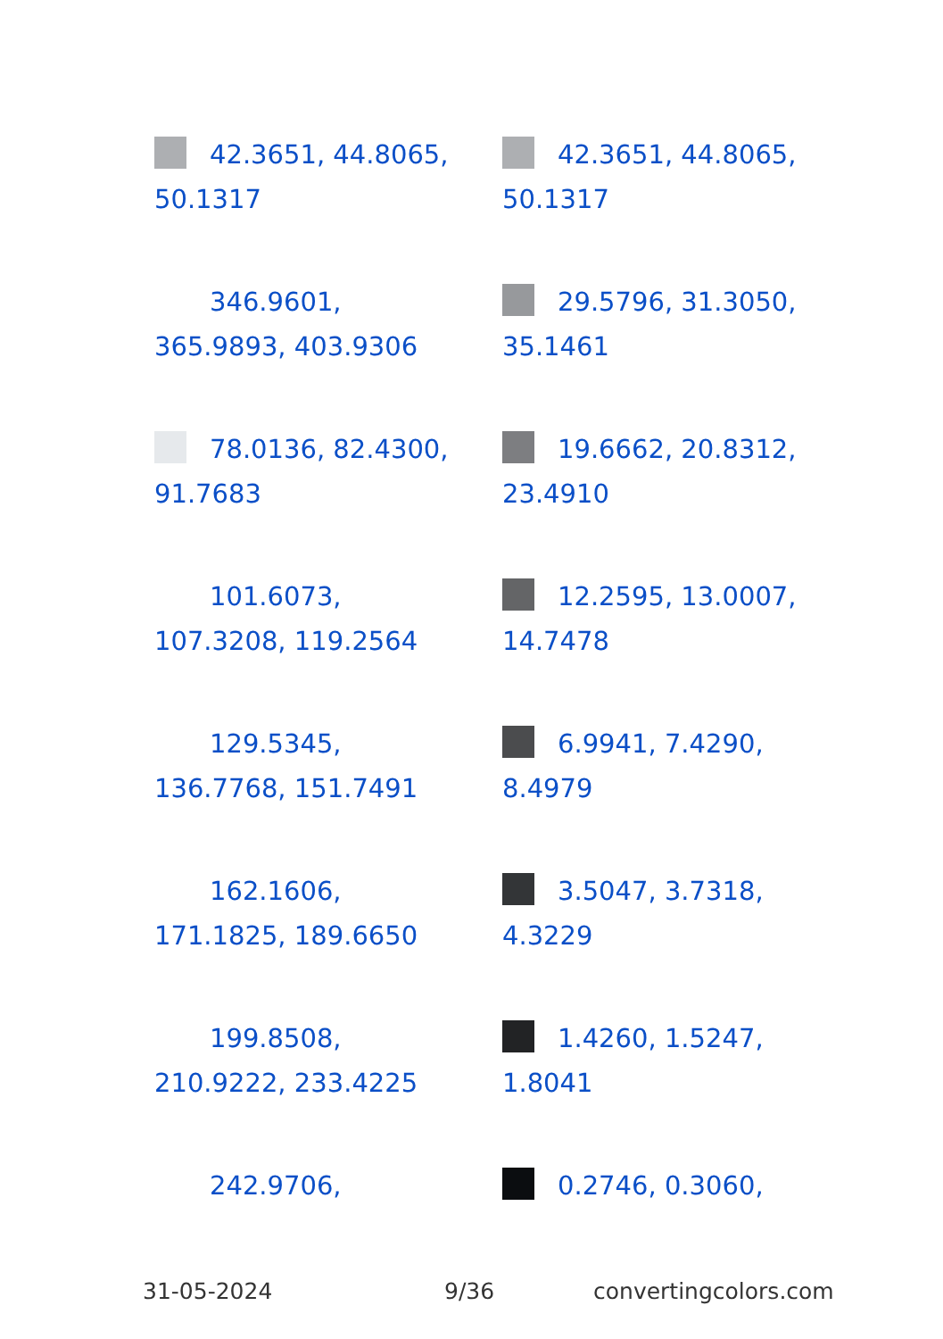42.3651, 44.8065, 50.1317
42.3651, 44.8065, 50.1317
346.9601, 365.9893, 403.9306
29.5796, 31.3050, 35.1461
78.0136, 82.4300, 91.7683
19.6662, 20.8312, 23.4910
101.6073, 107.3208, 119.2564
12.2595, 13.0007, 14.7478
129.5345, 136.7768, 151.7491
6.9941, 7.4290, 8.4979
162.1606, 171.1825, 189.6650
3.5047, 3.7318, 4.3229
199.8508, 210.9222, 233.4225
1.4260, 1.5247, 1.8041
242.9706,
0.2746, 0.3060,
31-05-2024 9/36 convertingcolors.com